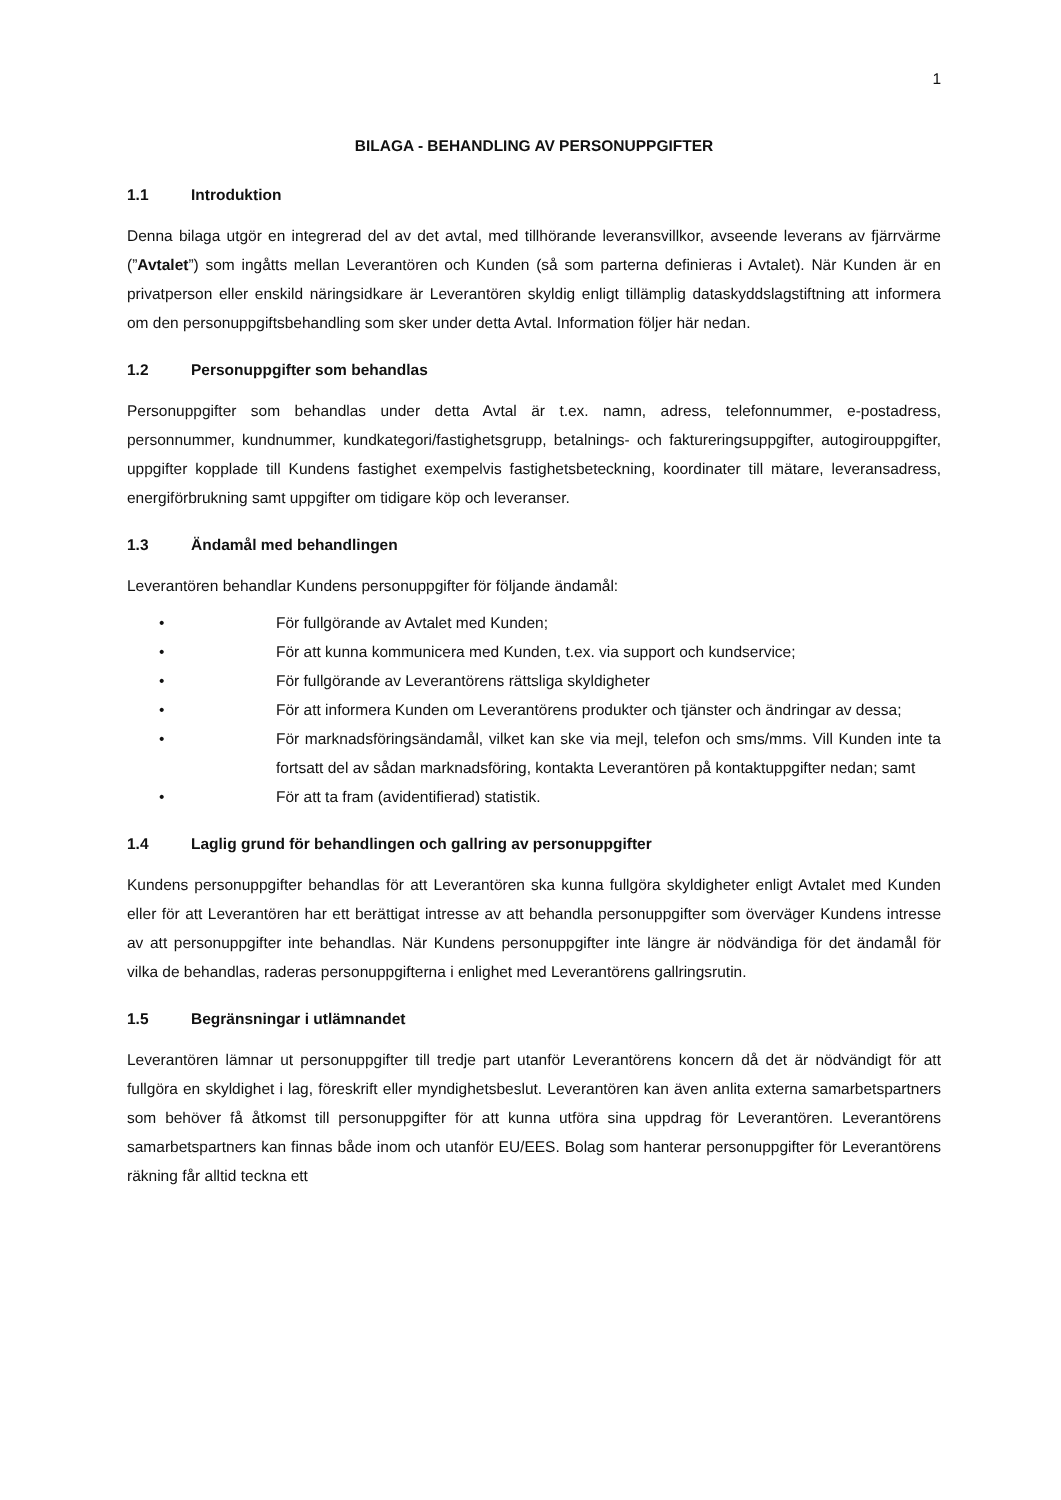1
BILAGA - BEHANDLING AV PERSONUPPGIFTER
1.1 Introduktion
Denna bilaga utgör en integrerad del av det avtal, med tillhörande leveransvillkor, avseende leverans av fjärrvärme (”Avtalet”) som ingåtts mellan Leverantören och Kunden (så som parterna definieras i Avtalet). När Kunden är en privatperson eller enskild näringsidkare är Leverantören skyldig enligt tillämplig dataskyddslagstiftning att informera om den personuppgiftsbehandling som sker under detta Avtal. Information följer här nedan.
1.2 Personuppgifter som behandlas
Personuppgifter som behandlas under detta Avtal är t.ex. namn, adress, telefonnummer, e-postadress, personnummer, kundnummer, kundkategori/fastighetsgrupp, betalnings- och faktureringsuppgifter, autogirouppgifter, uppgifter kopplade till Kundens fastighet exempelvis fastighetsbeteckning, koordinater till mätare, leveransadress, energiförbrukning samt uppgifter om tidigare köp och leveranser.
1.3 Ändamål med behandlingen
Leverantören behandlar Kundens personuppgifter för följande ändamål:
• För fullgörande av Avtalet med Kunden;
• För att kunna kommunicera med Kunden, t.ex. via support och kundservice;
• För fullgörande av Leverantörens rättsliga skyldigheter
• För att informera Kunden om Leverantörens produkter och tjänster och ändringar av dessa;
• För marknadsföringsändamål, vilket kan ske via mejl, telefon och sms/mms. Vill Kunden inte ta fortsatt del av sådan marknadsföring, kontakta Leverantören på kontaktuppgifter nedan; samt
• För att ta fram (avidentifierad) statistik.
1.4 Laglig grund för behandlingen och gallring av personuppgifter
Kundens personuppgifter behandlas för att Leverantören ska kunna fullgöra skyldigheter enligt Avtalet med Kunden eller för att Leverantören har ett berättigat intresse av att behandla personuppgifter som överväger Kundens intresse av att personuppgifter inte behandlas. När Kundens personuppgifter inte längre är nödvändiga för det ändamål för vilka de behandlas, raderas personuppgifterna i enlighet med Leverantörens gallringsrutin.
1.5 Begränsningar i utlämnandet
Leverantören lämnar ut personuppgifter till tredje part utanför Leverantörens koncern då det är nödvändigt för att fullgöra en skyldighet i lag, föreskrift eller myndighetsbeslut. Leverantören kan även anlita externa samarbetspartners som behöver få åtkomst till personuppgifter för att kunna utföra sina uppdrag för Leverantören. Leverantörens samarbetspartners kan finnas både inom och utanför EU/EES. Bolag som hanterar personuppgifter för Leverantörens räkning får alltid teckna ett